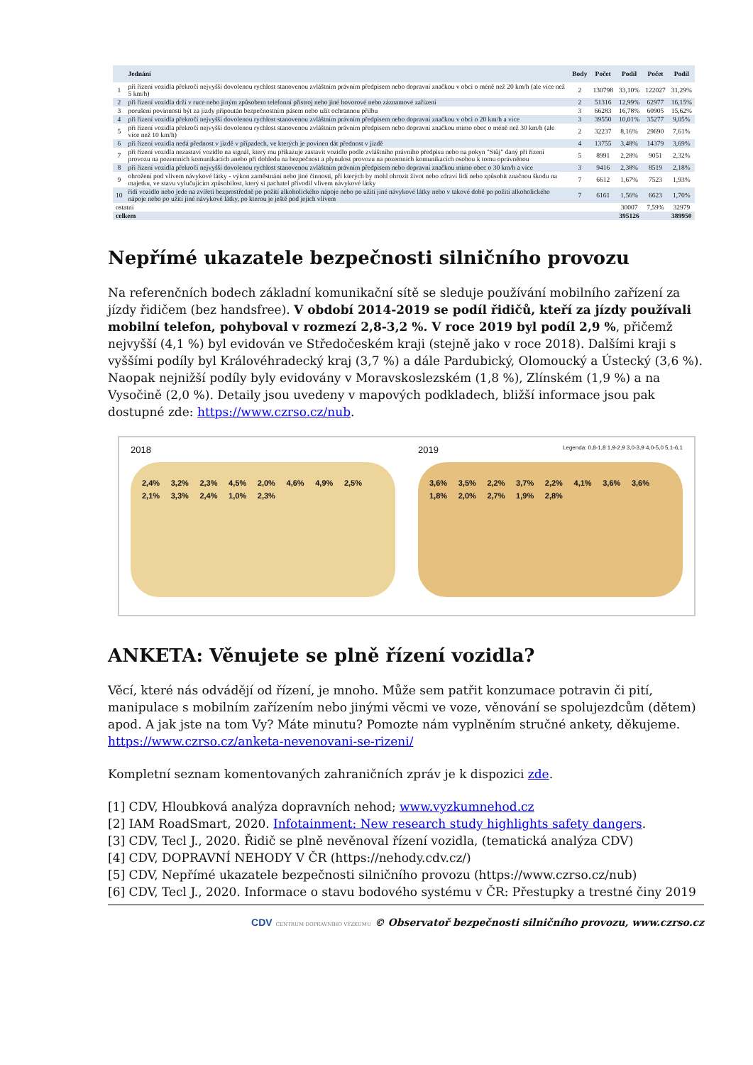| | Jednání | Body | Počet | Podíl | Počet | Podíl |
| --- | --- | --- | --- | --- | --- | --- |
| 1 | při řízení vozidla překročí nejvyšší dovolenou rychlost stanovenou zvláštním právním předpisem nebo dopravní značkou v obci o méně než 20 km/h (ale více než 5 km/h) | 2 | 130798 | 33,10% | 122027 | 31,29% |
| 2 | při řízení vozidla drží v ruce nebo jiným způsobem telefonní přístroj nebo jiné hovorové nebo záznamové zařízení | 2 | 51316 | 12,99% | 62977 | 16,15% |
| 3 | porušení povinnosti být za jízdy připoután bezpečnostním pásem nebo užít ochrannou přilbu | 3 | 66283 | 16,78% | 60905 | 15,62% |
| 4 | při řízení vozidla překročí nejvyšší dovolenou rychlost stanovenou zvláštním právním předpisem nebo dopravní značkou v obci o 20 km/h a více | 3 | 39550 | 10,01% | 35277 | 9,05% |
| 5 | při řízení vozidla překročí nejvyšší dovolenou rychlost stanovenou zvláštním právním předpisem nebo dopravní značkou mimo obec o méně než 30 km/h (ale více než 10 km/h) | 2 | 32237 | 8,16% | 29690 | 7,61% |
| 6 | při řízení vozidla nedá přednost v jízdě v případech, ve kterých je povinen dát přednost v jízdě | 4 | 13755 | 3,48% | 14379 | 3,69% |
| 7 | při řízení vozidla nezastaví vozidlo na signál, který mu přikazuje zastavit vozidlo podle zvláštního právního předpisu nebo na pokyn "Stůj" daný při řízení provozu na pozemních komunikacích anebo při dohledu na bezpečnost a plynulost provozu na pozemních komunikacích osobou k tomu oprávněnou | 5 | 8991 | 2,28% | 9051 | 2,32% |
| 8 | při řízení vozidla překročí nejvyšší dovolenou rychlost stanovenou zvláštním právním předpisem nebo dopravní značkou mimo obec o 30 km/h a více | 3 | 9416 | 2,38% | 8519 | 2,18% |
| 9 | ohrožení pod vlivem návykové látky - výkon zaměstnání nebo jiné činnosti, při kterých by mohl ohrozit život nebo zdraví lidí nebo způsobit značnou škodu na majetku, ve stavu vylučujícím způsobilost, který si pachatel přivodil vlivem návykové látky | 7 | 6612 | 1,67% | 7523 | 1,93% |
| 10 | řídí vozidlo nebo jede na zvířeti bezprostředně po požití alkoholického nápoje nebo po užití jiné návykové látky nebo v takové době po požití alkoholického nápoje nebo po užití jiné návykové látky, po kterou je ještě pod jejich vlivem | 7 | 6161 | 1,56% | 6623 | 1,70% |
| ostatní | | | | 30007 | 7,59% | 32979 |
| celkem | | | | 395126 | | 389950 |
Nepřímé ukazatele bezpečnosti silničního provozu
Na referenčních bodech základní komunikační sítě se sleduje používání mobilního zařízení za jízdy řidičem (bez handsfree). V období 2014-2019 se podíl řidičů, kteří za jízdy používali mobilní telefon, pohyboval v rozmezí 2,8-3,2 %. V roce 2019 byl podíl 2,9 %, přičemž nejvyšší (4,1 %) byl evidován ve Středočeském kraji (stejně jako v roce 2018). Dalšími kraji s vyššími podíly byl Královéhradecký kraj (3,7 %) a dále Pardubický, Olomoucký a Ústecký (3,6 %). Naopak nejnižší podíly byly evidovány v Moravskoslezském (1,8 %), Zlínském (1,9 %) a na Vysočině (2,0 %). Detaily jsou uvedeny v mapových podkladech, bližší informace jsou pak dostupné zde: https://www.czrso.cz/nub.
2018
2,4% 3,2% 2,3% 4,5% 2,0% 4,6% 4,9% 2,5% 2,1% 3,3% 2,4% 1,0% 2,3%
2019 Legenda: 0,8-1,8 1,9-2,9 3,0-3,9 4,0-5,0 5,1-6,1
3,6% 3,5% 2,2% 3,7% 2,2% 4,1% 3,6% 3,6% 1,8% 2,0% 2,7% 1,9% 2,8%
ANKETA: Věnujete se plně řízení vozidla?
Věcí, které nás odvádějí od řízení, je mnoho. Může sem patřit konzumace potravin či pití, manipulace s mobilním zařízením nebo jinými věcmi ve voze, věnování se spolujezdcům (dětem) apod. A jak jste na tom Vy? Máte minutu? Pomozte nám vyplněním stručné ankety, děkujeme.
https://www.czrso.cz/anketa-nevenovani-se-rizeni/
Kompletní seznam komentovaných zahraničních zpráv je k dispozici zde.
[1] CDV, Hloubková analýza dopravních nehod; www.vyzkumnehod.cz
[2] IAM RoadSmart, 2020. Infotainment: New research study highlights safety dangers.
[3] CDV, Tecl J., 2020. Řidič se plně nevěnoval řízení vozidla, (tematická analýza CDV)
[4] CDV, DOPRAVNÍ NEHODY V ČR (https://nehody.cdv.cz/)
[5] CDV, Nepřímé ukazatele bezpečnosti silničního provozu (https://www.czrso.cz/nub)
[6] CDV, Tecl J., 2020. Informace o stavu bodového systému v ČR: Přestupky a trestné činy 2019
CDV CENTRUM DOPRAVNÍHO VÝZKUMU © Observatoř bezpečnosti silničního provozu, www.czrso.cz